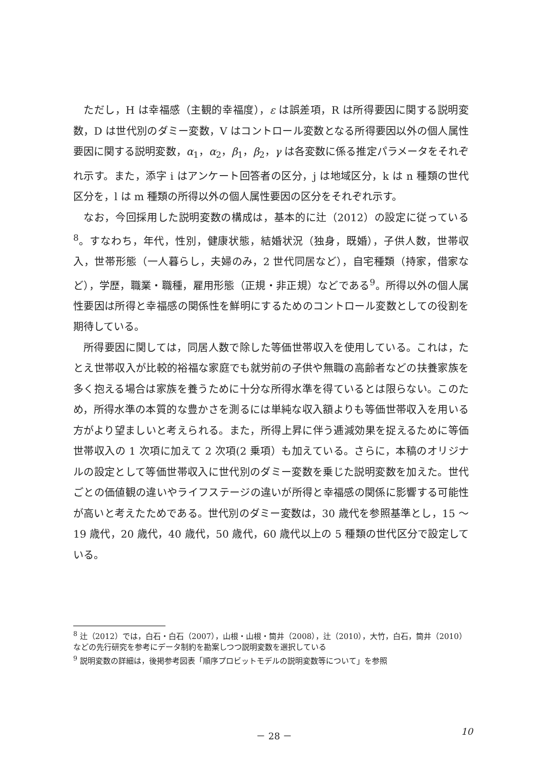ただし，H は幸福感（主観的幸福度），ε は誤差項，R は所得要因に関する説明変数，D は世代別のダミー変数，V はコントロール変数となる所得要因以外の個人属性要因に関する説明変数，α<sub>1</sub>，α<sub>2</sub>，β<sub>1</sub>，β<sub>2</sub>，γ は各変数に係る推定パラメータをそれぞれ示す。また，添字 i はアンケート回答者の区分，j は地域区分，k は n 種類の世代区分を，l は m 種類の所得以外の個人属性要因の区分をそれぞれ示す。
なお，今回採用した説明変数の構成は，基本的に辻（2012）の設定に従っている<sup>8</sup>。すなわち，年代，性別，健康状態，結婚状況（独身，既婚），子供人数，世帯収入，世帯形態（一人暮らし，夫婦のみ，2 世代同居など），自宅種類（持家，借家など），学歴，職業・職種，雇用形態（正規・非正規）などである<sup>9</sup>。所得以外の個人属性要因は所得と幸福感の関係性を鮮明にするためのコントロール変数としての役割を期待している。
所得要因に関しては，同居人数で除した等価世帯収入を使用している。これは，たとえ世帯収入が比較的裕福な家庭でも就労前の子供や無職の高齢者などの扶養家族を多く抱える場合は家族を養うために十分な所得水準を得ているとは限らない。このため，所得水準の本質的な豊かさを測るには単純な収入額よりも等価世帯収入を用いる方がより望ましいと考えられる。また，所得上昇に伴う逓減効果を捉えるために等価世帯収入の 1 次項に加えて 2 次項(2 乗項）も加えている。さらに，本稿のオリジナルの設定として等価世帯収入に世代別のダミー変数を乗じた説明変数を加えた。世代ごとの価値観の違いやライフステージの違いが所得と幸福感の関係に影響する可能性が高いと考えたためである。世代別のダミー変数は，30 歳代を参照基準とし，15 ～ 19 歳代，20 歳代，40 歳代，50 歳代，60 歳代以上の 5 種類の世代区分で設定している。
<sup>8</sup> 辻（2012）では，白石・白石（2007），山根・山根・筒井（2008），辻（2010），大竹，白石，筒井（2010）などの先行研究を参考にデータ制約を勘案しつつ説明変数を選択している
<sup>9</sup> 説明変数の詳細は，後掲参考図表「順序プロビットモデルの説明変数等について」を参照
－ 28 － 10